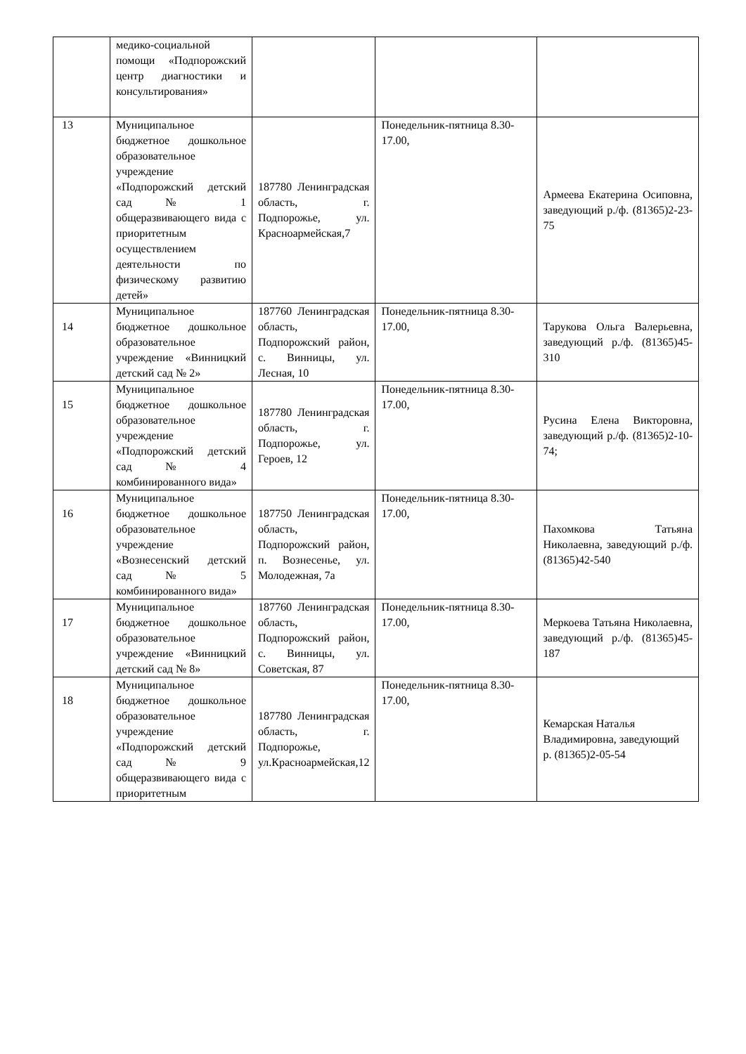| | медико-социальной помощи «Подпорожский центр диагностики и консультирования» | | | |
| 13 | Муниципальное бюджетное дошкольное образовательное учреждение «Подпорожский детский сад № 1 общеразвивающего вида с приоритетным осуществлением деятельности по физическому развитию детей» | 187780 Ленинградская область, г. Подпорожье, ул. Красноармейская,7 | Понедельник-пятница 8.30-17.00, | Армеева Екатерина Осиповна, заведующий р./ф. (81365)2-23-75 |
| 14 | Муниципальное бюджетное дошкольное образовательное учреждение «Винницкий детский сад № 2» | 187760 Ленинградская область, Подпорожский район, с. Винницы, ул. Лесная, 10 | Понедельник-пятница 8.30-17.00, | Тарукова Ольга Валерьевна, заведующий р./ф. (81365)45-310 |
| 15 | Муниципальное бюджетное дошкольное образовательное учреждение «Подпорожский детский сад № 4 комбинированного вида» | 187780 Ленинградская область, г. Подпорожье, ул. Героев, 12 | Понедельник-пятница 8.30-17.00, | Русина Елена Викторовна, заведующий р./ф. (81365)2-10-74; |
| 16 | Муниципальное бюджетное дошкольное образовательное учреждение «Вознесенский детский сад № 5 комбинированного вида» | 187750 Ленинградская область, Подпорожский район, п. Вознесенье, ул. Молодежная, 7а | Понедельник-пятница 8.30-17.00, | Пахомкова Татьяна Николаевна, заведующий р./ф. (81365)42-540 |
| 17 | Муниципальное бюджетное дошкольное образовательное учреждение «Винницкий детский сад № 8» | 187760 Ленинградская область, Подпорожский район, с. Винницы, ул. Советская, 87 | Понедельник-пятница 8.30-17.00, | Меркоева Татьяна Николаевна, заведующий р./ф. (81365)45-187 |
| 18 | Муниципальное бюджетное дошкольное образовательное учреждение «Подпорожский детский сад № 9 общеразвивающего вида с приоритетным | 187780 Ленинградская область, г. Подпорожье, ул.Красноармейская,12 | Понедельник-пятница 8.30-17.00, | Кемарская Наталья Владимировна, заведующий р. (81365)2-05-54 |